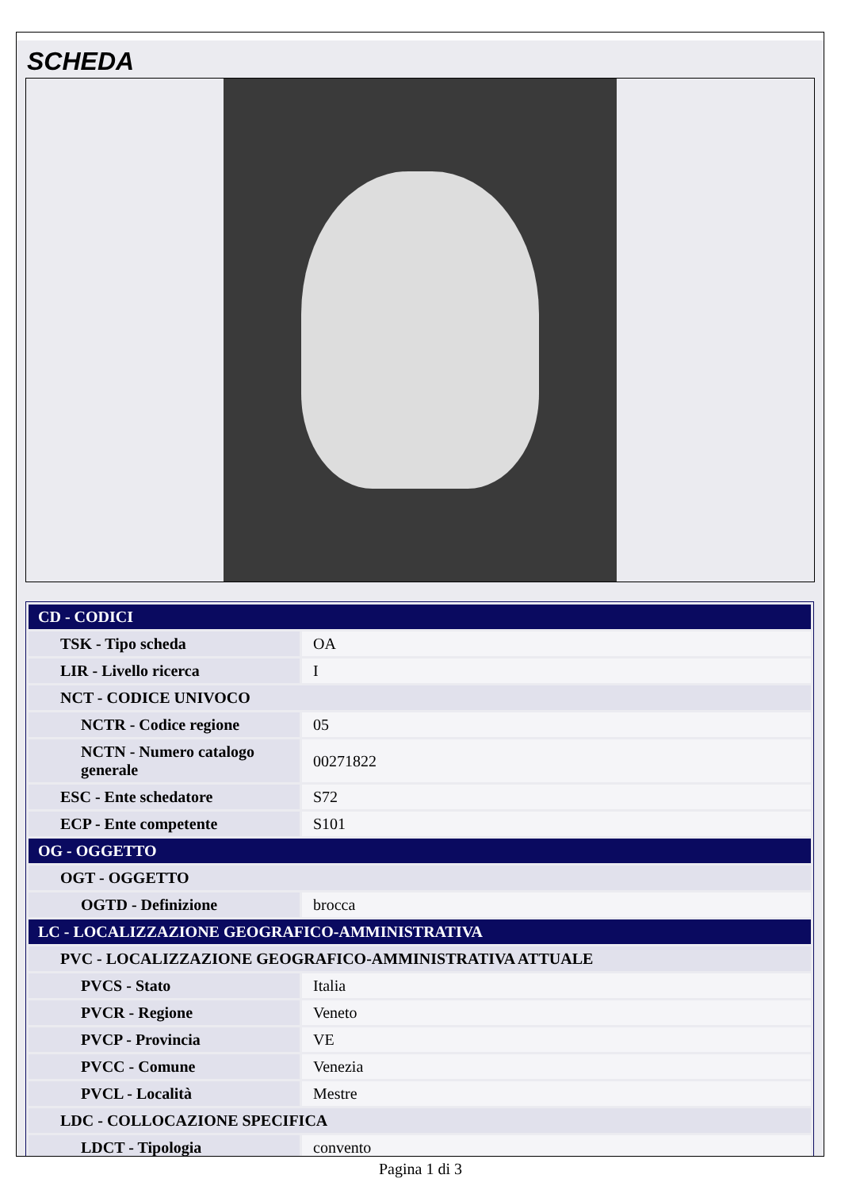SCHEDA
| CD - CODICI | |
| TSK - Tipo scheda | OA |
| LIR - Livello ricerca | I |
| NCT - CODICE UNIVOCO | |
| NCTR - Codice regione | 05 |
| NCTN - Numero catalogo generale | 00271822 |
| ESC - Ente schedatore | S72 |
| ECP - Ente competente | S101 |
| OG - OGGETTO | |
| OGT - OGGETTO | |
| OGTD - Definizione | brocca |
| LC - LOCALIZZAZIONE GEOGRAFICO-AMMINISTRATIVA | |
| PVC - LOCALIZZAZIONE GEOGRAFICO-AMMINISTRATIVA ATTUALE | |
| PVCS - Stato | Italia |
| PVCR - Regione | Veneto |
| PVCP - Provincia | VE |
| PVCC - Comune | Venezia |
| PVCL - Località | Mestre |
| LDC - COLLOCAZIONE SPECIFICA | |
| LDCT - Tipologia | convento |
Pagina 1 di 3